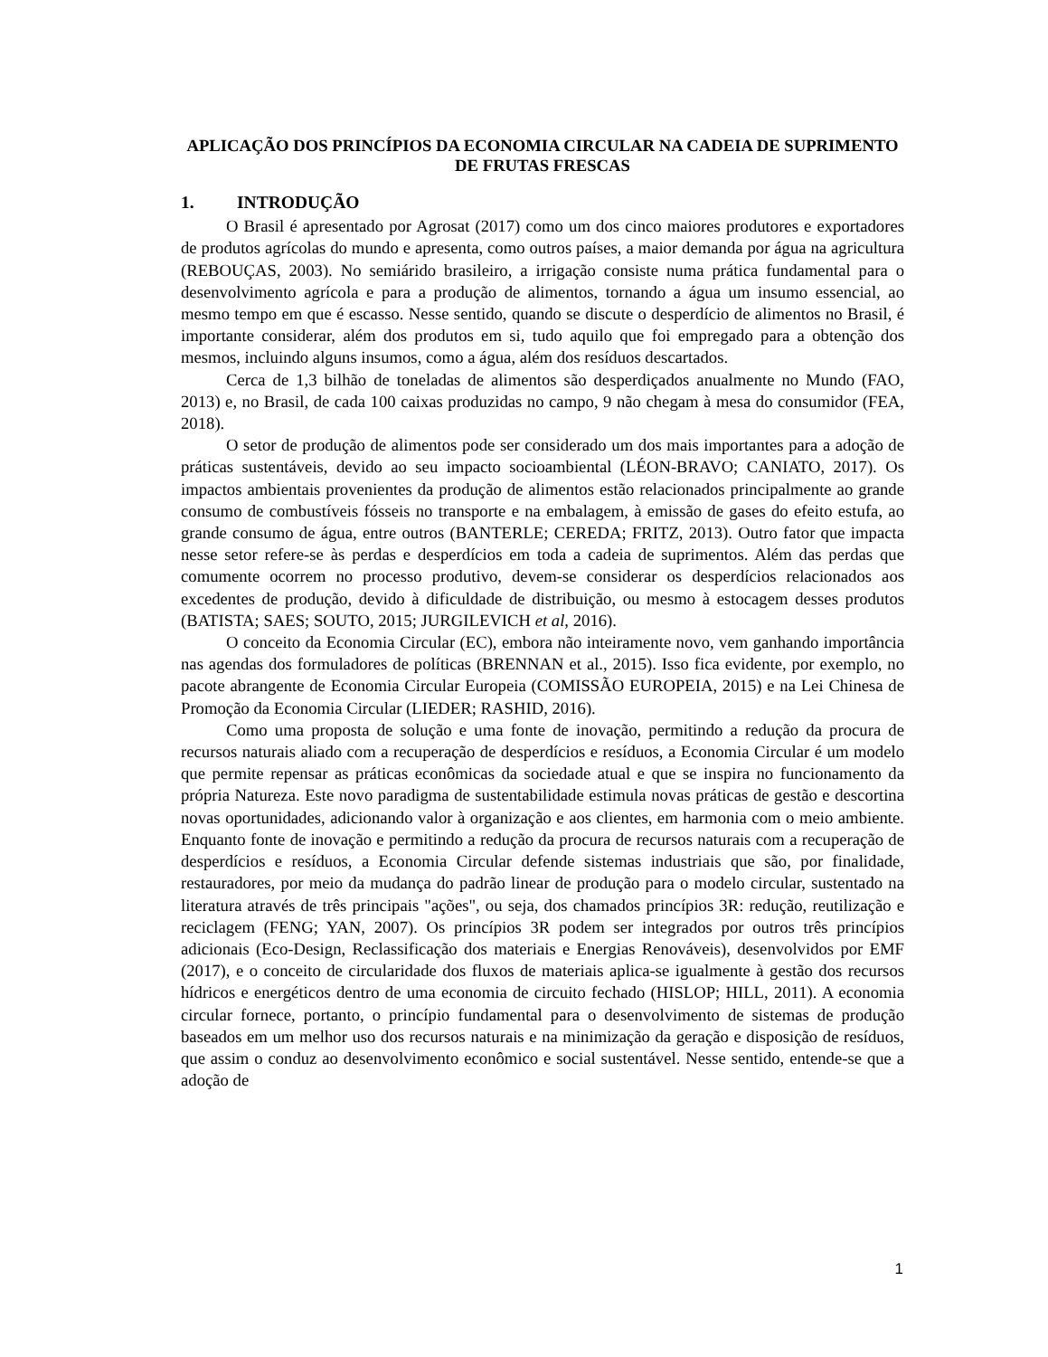APLICAÇÃO DOS PRINCÍPIOS DA ECONOMIA CIRCULAR NA CADEIA DE SUPRIMENTO DE FRUTAS FRESCAS
1. INTRODUÇÃO
O Brasil é apresentado por Agrosat (2017) como um dos cinco maiores produtores e exportadores de produtos agrícolas do mundo e apresenta, como outros países, a maior demanda por água na agricultura (REBOUÇAS, 2003). No semiárido brasileiro, a irrigação consiste numa prática fundamental para o desenvolvimento agrícola e para a produção de alimentos, tornando a água um insumo essencial, ao mesmo tempo em que é escasso. Nesse sentido, quando se discute o desperdício de alimentos no Brasil, é importante considerar, além dos produtos em si, tudo aquilo que foi empregado para a obtenção dos mesmos, incluindo alguns insumos, como a água, além dos resíduos descartados.
Cerca de 1,3 bilhão de toneladas de alimentos são desperdiçados anualmente no Mundo (FAO, 2013) e, no Brasil, de cada 100 caixas produzidas no campo, 9 não chegam à mesa do consumidor (FEA, 2018).
O setor de produção de alimentos pode ser considerado um dos mais importantes para a adoção de práticas sustentáveis, devido ao seu impacto socioambiental (LÉON-BRAVO; CANIATO, 2017). Os impactos ambientais provenientes da produção de alimentos estão relacionados principalmente ao grande consumo de combustíveis fósseis no transporte e na embalagem, à emissão de gases do efeito estufa, ao grande consumo de água, entre outros (BANTERLE; CEREDA; FRITZ, 2013). Outro fator que impacta nesse setor refere-se às perdas e desperdícios em toda a cadeia de suprimentos. Além das perdas que comumente ocorrem no processo produtivo, devem-se considerar os desperdícios relacionados aos excedentes de produção, devido à dificuldade de distribuição, ou mesmo à estocagem desses produtos (BATISTA; SAES; SOUTO, 2015; JURGILEVICH et al, 2016).
O conceito da Economia Circular (EC), embora não inteiramente novo, vem ganhando importância nas agendas dos formuladores de políticas (BRENNAN et al., 2015). Isso fica evidente, por exemplo, no pacote abrangente de Economia Circular Europeia (COMISSÃO EUROPEIA, 2015) e na Lei Chinesa de Promoção da Economia Circular (LIEDER; RASHID, 2016).
Como uma proposta de solução e uma fonte de inovação, permitindo a redução da procura de recursos naturais aliado com a recuperação de desperdícios e resíduos, a Economia Circular é um modelo que permite repensar as práticas econômicas da sociedade atual e que se inspira no funcionamento da própria Natureza. Este novo paradigma de sustentabilidade estimula novas práticas de gestão e descortina novas oportunidades, adicionando valor à organização e aos clientes, em harmonia com o meio ambiente. Enquanto fonte de inovação e permitindo a redução da procura de recursos naturais com a recuperação de desperdícios e resíduos, a Economia Circular defende sistemas industriais que são, por finalidade, restauradores, por meio da mudança do padrão linear de produção para o modelo circular, sustentado na literatura através de três principais "ações", ou seja, dos chamados princípios 3R: redução, reutilização e reciclagem (FENG; YAN, 2007). Os princípios 3R podem ser integrados por outros três princípios adicionais (Eco-Design, Reclassificação dos materiais e Energias Renováveis), desenvolvidos por EMF (2017), e o conceito de circularidade dos fluxos de materiais aplica-se igualmente à gestão dos recursos hídricos e energéticos dentro de uma economia de circuito fechado (HISLOP; HILL, 2011). A economia circular fornece, portanto, o princípio fundamental para o desenvolvimento de sistemas de produção baseados em um melhor uso dos recursos naturais e na minimização da geração e disposição de resíduos, que assim o conduz ao desenvolvimento econômico e social sustentável. Nesse sentido, entende-se que a adoção de
1